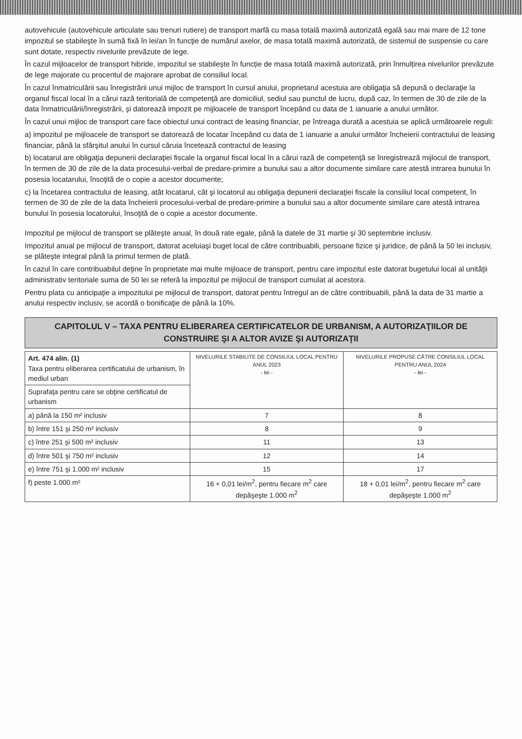autovehicule (autovehicule articulate sau trenuri rutiere) de transport marfă cu masa totală maximă autorizată egală sau mai mare de 12 tone impozitul se stabileşte în sumă fixă în lei/an în funcţie de numărul axelor, de masa totală maximă autorizată, de sistemul de suspensie cu care sunt dotate, respectiv nivelurile prevăzute de lege.
În cazul mijloacelor de transport hibride, impozitul se stabilește în funcție de masa totală maximă autorizată, prin înmulțirea nivelurilor prevăzute de lege majorate cu procentul de majorare aprobat de consiliul local.
În cazul înmatriculării sau înregistrării unui mijloc de transport în cursul anului, proprietarul acestuia are obligaţia să depună o declaraţie la organul fiscal local în a cărui rază teritorială de competenţă are domiciliul, sediul sau punctul de lucru, după caz, în termen de 30 de zile de la data înmatriculării/înregistrării, şi datorează impozit pe mijloacele de transport începând cu data de 1 ianuarie a anului următor.
În cazul unui mijloc de transport care face obiectul unui contract de leasing financiar, pe întreaga durată a acestuia se aplică următoarele reguli:
a) impozitul pe mijloacele de transport se datorează de locatar începând cu data de 1 ianuarie a anului următor încheierii contractului de leasing financiar, până la sfârşitul anului în cursul căruia încetează contractul de leasing
b) locatarul are obligaţia depunerii declaraţiei fiscale la organul fiscal local în a cărui rază de competenţă se înregistrează mijlocul de transport, în termen de 30 de zile de la data procesului-verbal de predare-primire a bunului sau a altor documente similare care atestă intrarea bunului în posesia locatarului, însoţită de o copie a acestor documente;
c) la încetarea contractului de leasing, atât locatarul, cât şi locatorul au obligaţia depunerii declaraţiei fiscale la consiliul local competent, în termen de 30 de zile de la data încheierii procesului-verbal de predare-primire a bunului sau a altor documente similare care atestă intrarea bunului în posesia locatorului, însoţită de o copie a acestor documente.
Impozitul pe mijlocul de transport se plăteşte anual, în două rate egale, până la datele de 31 martie şi 30 septembrie inclusiv.
Impozitul anual pe mijlocul de transport, datorat aceluiaşi buget local de către contribuabili, persoane fizice şi juridice, de până la 50 lei inclusiv, se plăteşte integral până la primul termen de plată.
În cazul în care contribuabilul deţine în proprietate mai multe mijloace de transport, pentru care impozitul este datorat bugetului local al unităţii administrativ teritoriale suma de 50 lei se referă la impozitul pe mijlocul de transport cumulat al acestora.
Pentru plata cu anticipaţie a impozitului pe mijlocul de transport, datorat pentru întregul an de către contribuabili, până la data de 31 martie a anului respectiv inclusiv, se acordă o bonificaţie de până la 10%.
CAPITOLUL V – TAXA PENTRU ELIBERAREA CERTIFICATELOR DE URBANISM, A AUTORIZAŢIILOR DE CONSTRUIRE ŞI A ALTOR AVIZE ŞI AUTORIZAŢII
| Art. 474 alin. (1) Taxa pentru eliberarea certificatului de urbanism, în mediul urban | NIVELURILE STABILITE DE CONSILIUL LOCAL PENTRU ANUL 2023 - lei - | NIVELURILE PROPUSE CĂTRE CONSILIUL LOCAL PENTRU ANUL 2024 - lei - |
| Suprafaţa pentru care se obţine certificatul de urbanism | | |
| a) până la 150 m² inclusiv | 7 | 8 |
| b) între 151 şi 250 m² inclusiv | 8 | 9 |
| c) între 251 şi 500 m² inclusiv | 11 | 13 |
| d) între 501 şi 750 m² inclusiv | 12 | 14 |
| e) între 751 şi 1.000 m² inclusiv | 15 | 17 |
| f) peste 1.000 m² | 16 + 0,01 lei/m<sup>2</sup>, pentru fiecare m<sup>2</sup> care depăşeşte 1.000 m<sup>2</sup> | 18 + 0,01 lei/m<sup>2</sup>, pentru fiecare m<sup>2</sup> care depăşeşte 1.000 m<sup>2</sup> |